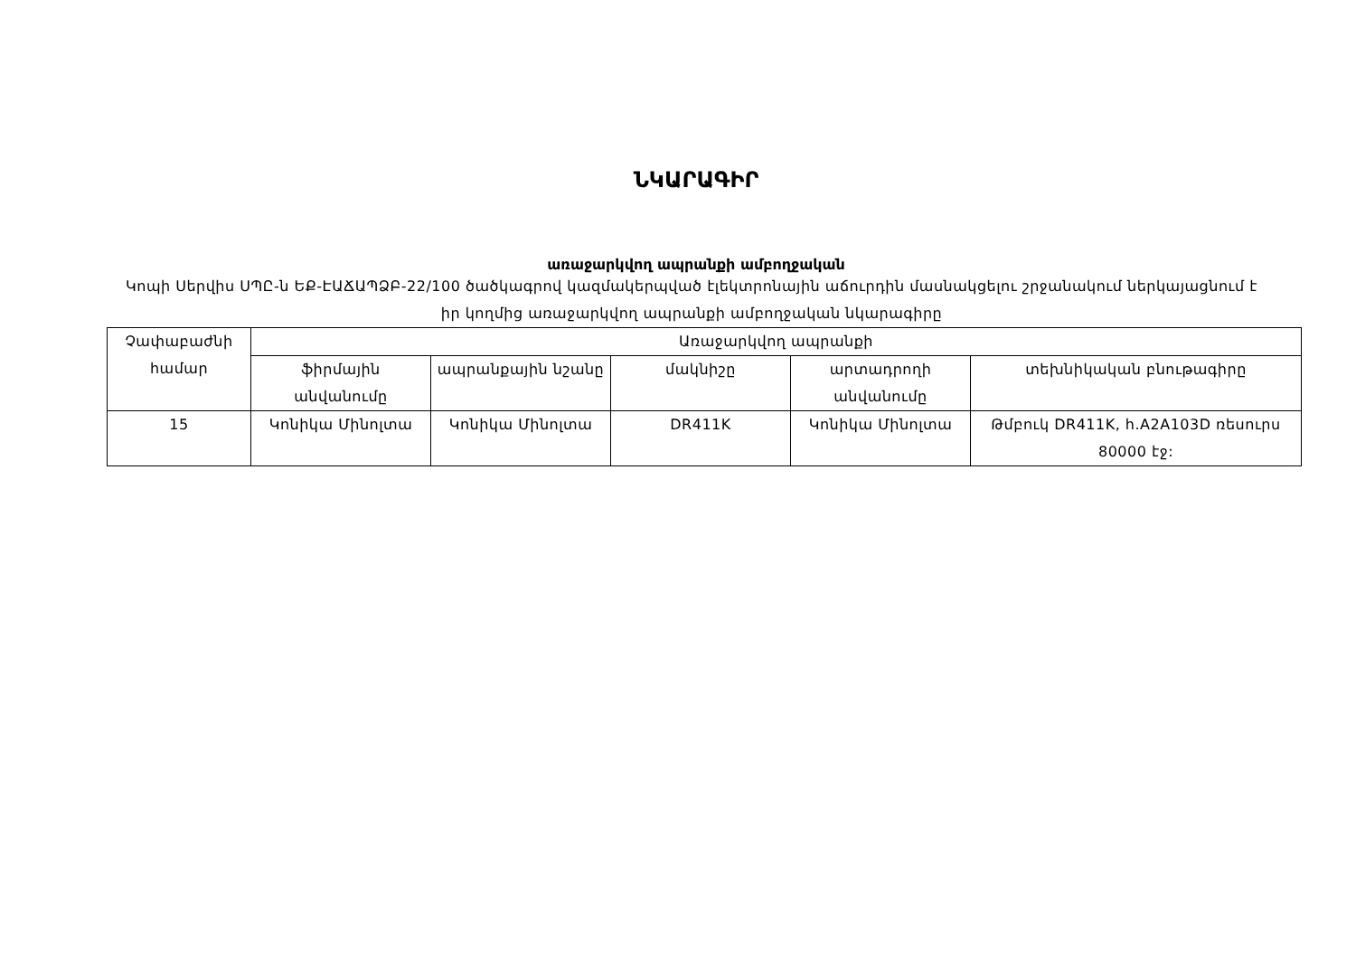ՆԿԱՐԱԳԻՐ
առաջարկվող ապրանքի ամբողջական
Կոպի Սերվիս ՍՊԸ-ն ԵՔ-ԷԱՃԱՊՁԲ-22/100 ծածկագրով կազմակերպված էլեկտրոնային աճուրդին մասնակցելու շրջանակում ներկայացնում է իր կողմից առաջարկվող ապրանքի ամբողջական նկարագիրը
| Չափաբաժնի համար | Առաջարկվող ապրանքի | | | | |
| --- | --- | --- | --- | --- | --- |
| | ֆիրմային անվանումը | ապրանքային նշանը | մակնիշը | արտադրողի անվանումը | տեխնիկական բնութագիրը |
| 15 | Կոնիկա Մինոլտա | Կոնիկա Մինոլտա | DR411K | Կոնիկա Մինոլտա | Թմբուկ DR411K, h.A2A103D ռեսուրս 80000 էջ: |